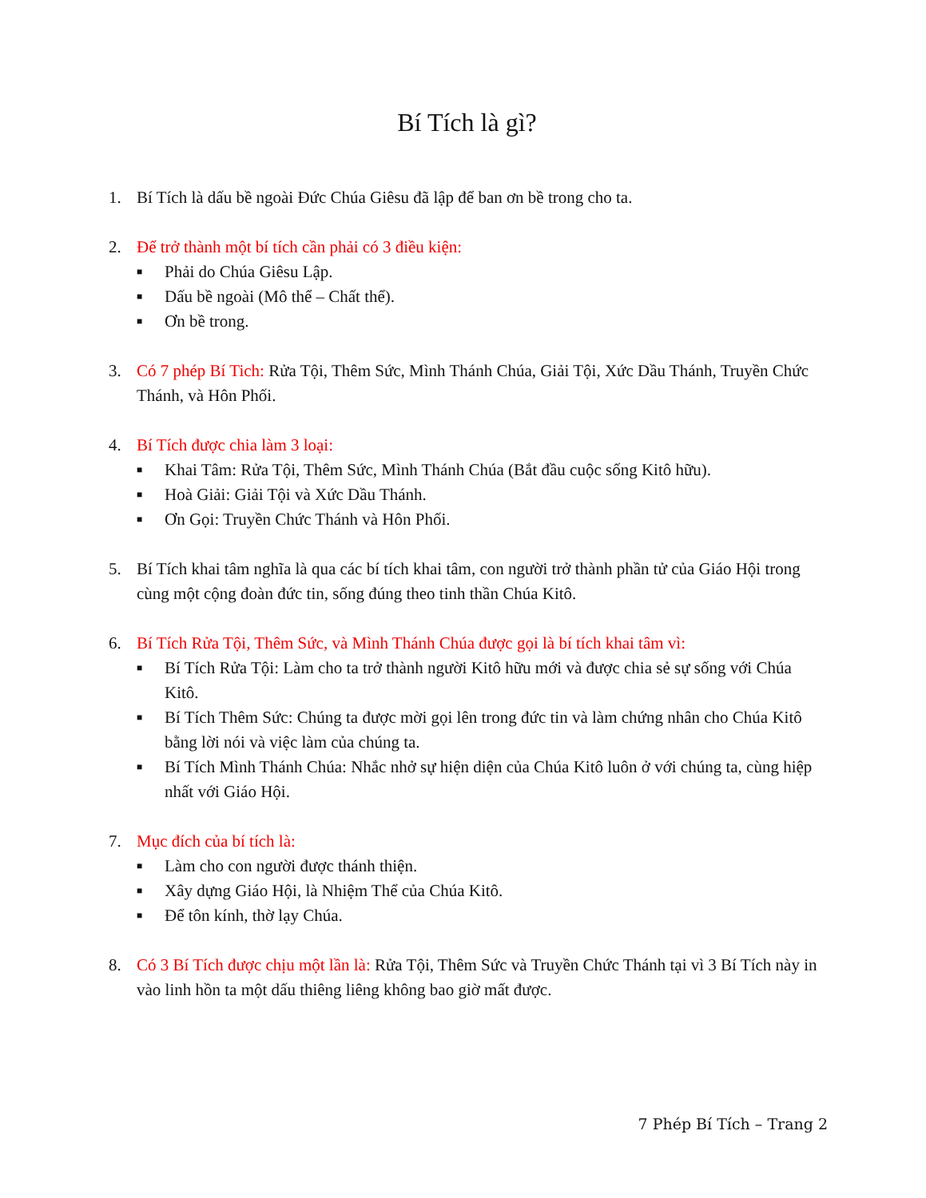Bí Tích là gì?
1. Bí Tích là dấu bề ngoài Đức Chúa Giêsu đã lập để ban ơn bề trong cho ta.
2. Để trở thành một bí tích cần phải có 3 điều kiện:
■ Phải do Chúa Giêsu Lập.
■ Dấu bề ngoài (Mô thể – Chất thể).
■ Ơn bề trong.
3. Có 7 phép Bí Tich: Rửa Tội, Thêm Sức, Mình Thánh Chúa, Giải Tội, Xức Dầu Thánh, Truyền Chức Thánh, và Hôn Phối.
4. Bí Tích được chia làm 3 loại:
■ Khai Tâm: Rửa Tội, Thêm Sức, Mình Thánh Chúa (Bắt đầu cuộc sống Kitô hữu).
■ Hoà Giải: Giải Tội và Xức Dầu Thánh.
■ Ơn Gọi: Truyền Chức Thánh và Hôn Phối.
5. Bí Tích khai tâm nghĩa là qua các bí tích khai tâm, con người trở thành phần tử của Giáo Hội trong cùng một cộng đoàn đức tin, sống đúng theo tinh thần Chúa Kitô.
6. Bí Tích Rửa Tội, Thêm Sức, và Mình Thánh Chúa được gọi là bí tích khai tâm vì:
■ Bí Tích Rửa Tội: Làm cho ta trở thành người Kitô hữu mới và được chia sẻ sự sống với Chúa Kitô.
■ Bí Tích Thêm Sức: Chúng ta được mời gọi lên trong đức tin và làm chứng nhân cho Chúa Kitô bằng lời nói và việc làm của chúng ta.
■ Bí Tích Mình Thánh Chúa: Nhắc nhở sự hiện diện của Chúa Kitô luôn ở với chúng ta, cùng hiệp nhất với Giáo Hội.
7. Mục đích của bí tích là:
■ Làm cho con người được thánh thiện.
■ Xây dựng Giáo Hội, là Nhiệm Thể của Chúa Kitô.
■ Để tôn kính, thờ lạy Chúa.
8. Có 3 Bí Tích được chịu một lần là: Rửa Tội, Thêm Sức và Truyền Chức Thánh tại vì 3 Bí Tích này in vào linh hồn ta một dấu thiêng liêng không bao giờ mất được.
7 Phép Bí Tích – Trang 2